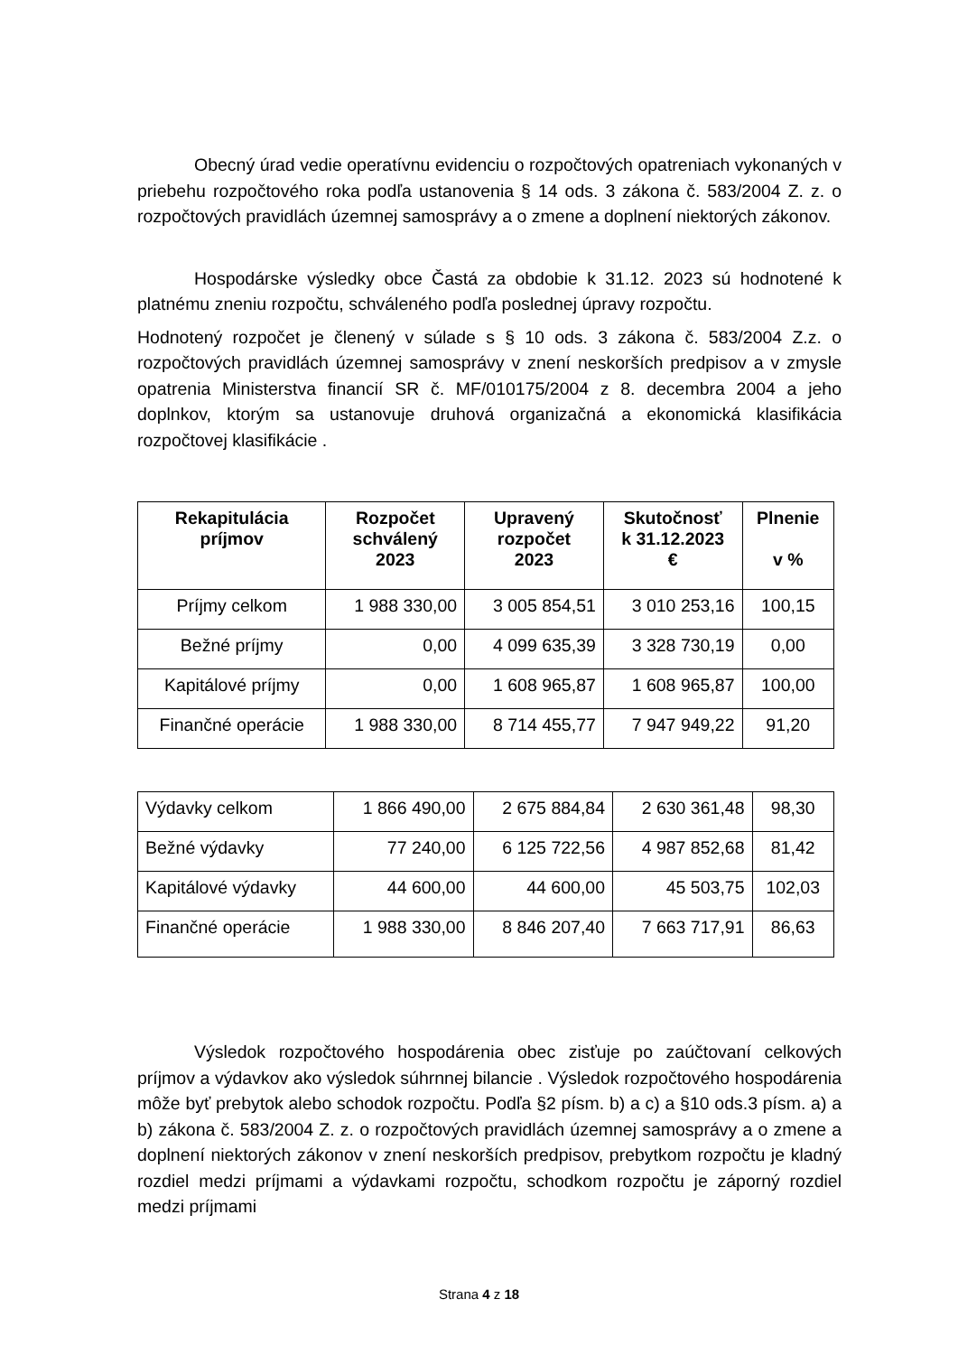Obecný úrad vedie operatívnu evidenciu o rozpočtových opatreniach vykonaných v priebehu rozpočtového roka podľa ustanovenia § 14 ods. 3 zákona č. 583/2004 Z. z. o rozpočtových pravidlách územnej samosprávy a o zmene a doplnení niektorých zákonov.
Hospodárske výsledky obce Častá za obdobie k 31.12. 2023 sú hodnotené k platnému zneniu rozpočtu, schváleného podľa poslednej úpravy rozpočtu.
Hodnotený rozpočet je členený v súlade s § 10 ods. 3 zákona č. 583/2004 Z.z. o rozpočtových pravidlách územnej samosprávy v znení neskorších predpisov a v zmysle opatrenia Ministerstva financií SR č. MF/010175/2004 z 8. decembra 2004 a jeho doplnkov, ktorým sa ustanovuje druhová organizačná a ekonomická klasifikácia rozpočtovej klasifikácie .
| Rekapitulácia príjmov | Rozpočet schválený 2023 | Upravený rozpočet 2023 | Skutočnosť k 31.12.2023 € | Plnenie v % |
| --- | --- | --- | --- | --- |
| Príjmy celkom | 1 988 330,00 | 3 005 854,51 | 3 010 253,16 | 100,15 |
| Bežné príjmy | 0,00 | 4 099 635,39 | 3 328 730,19 | 0,00 |
| Kapitálové príjmy | 0,00 | 1 608 965,87 | 1 608 965,87 | 100,00 |
| Finančné operácie | 1 988 330,00 | 8 714 455,77 | 7 947 949,22 | 91,20 |
| Výdavky celkom | 1 866 490,00 | 2 675 884,84 | 2 630 361,48 | 98,30 |
| Bežné výdavky | 77 240,00 | 6 125 722,56 | 4 987 852,68 | 81,42 |
| Kapitálové výdavky | 44 600,00 | 44 600,00 | 45 503,75 | 102,03 |
| Finančné operácie | 1 988 330,00 | 8 846 207,40 | 7 663 717,91 | 86,63 |
Výsledok rozpočtového hospodárenia obec zisťuje po zaúčtovaní celkových príjmov a výdavkov ako výsledok súhrnnej bilancie . Výsledok rozpočtového hospodárenia môže byť prebytok alebo schodok rozpočtu. Podľa §2 písm. b) a c) a §10 ods.3 písm. a) a b) zákona č. 583/2004 Z. z. o rozpočtových pravidlách územnej samosprávy a o zmene a doplnení niektorých zákonov v znení neskorších predpisov, prebytkom rozpočtu je kladný rozdiel medzi príjmami a výdavkami rozpočtu, schodkom rozpočtu je záporný rozdiel medzi príjmami
Strana 4 z 18